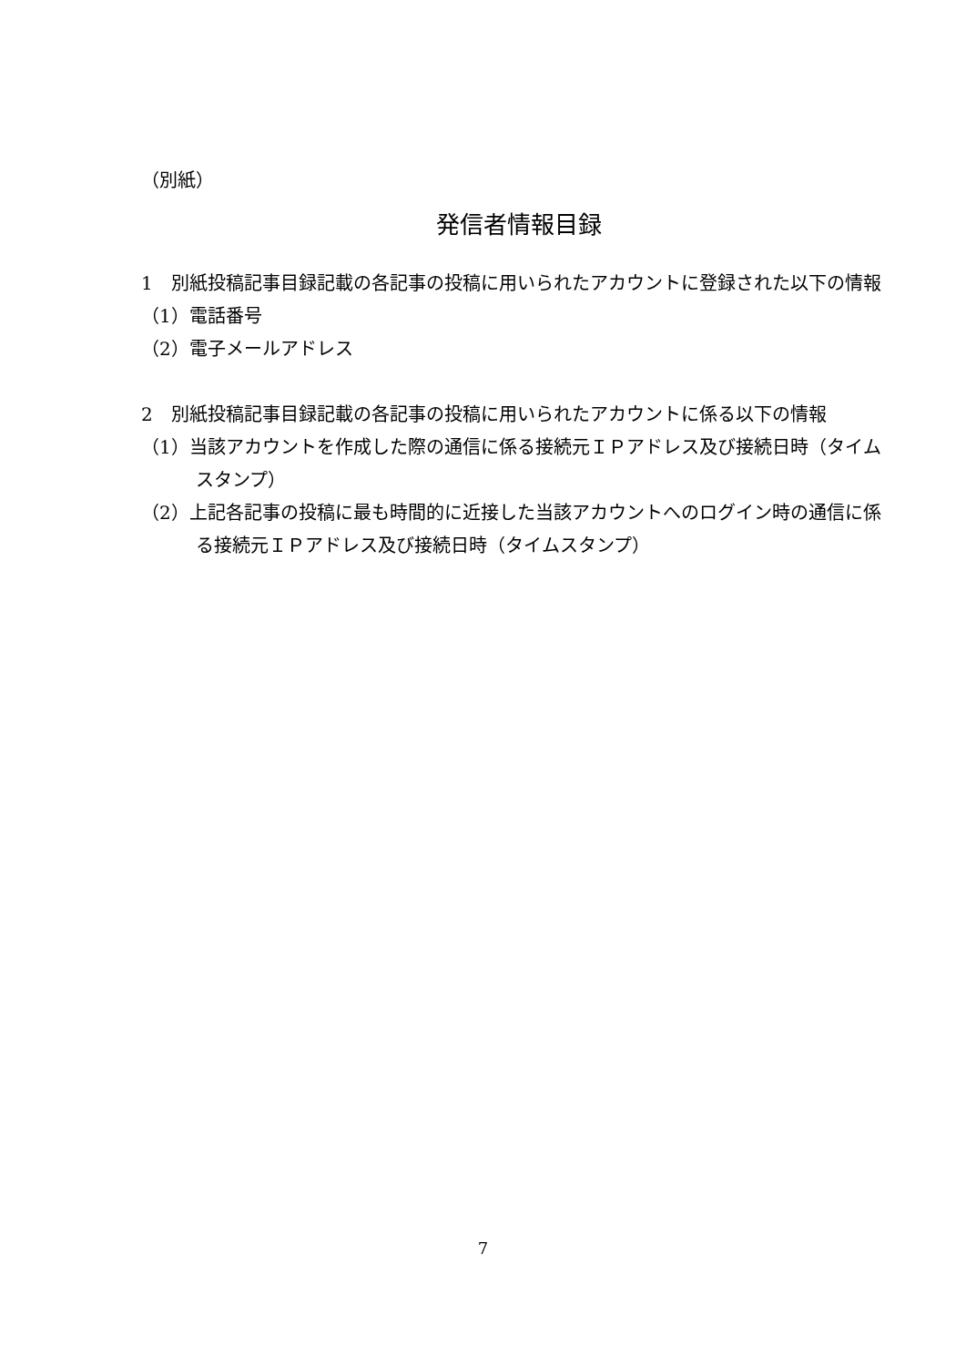（別紙）
発信者情報目録
1　別紙投稿記事目録記載の各記事の投稿に用いられたアカウントに登録された以下の情報
（1）電話番号
（2）電子メールアドレス
2　別紙投稿記事目録記載の各記事の投稿に用いられたアカウントに係る以下の情報
（1）当該アカウントを作成した際の通信に係る接続元ＩＰアドレス及び接続日時（タイムスタンプ）
（2）上記各記事の投稿に最も時間的に近接した当該アカウントへのログイン時の通信に係る接続元ＩＰアドレス及び接続日時（タイムスタンプ）
7